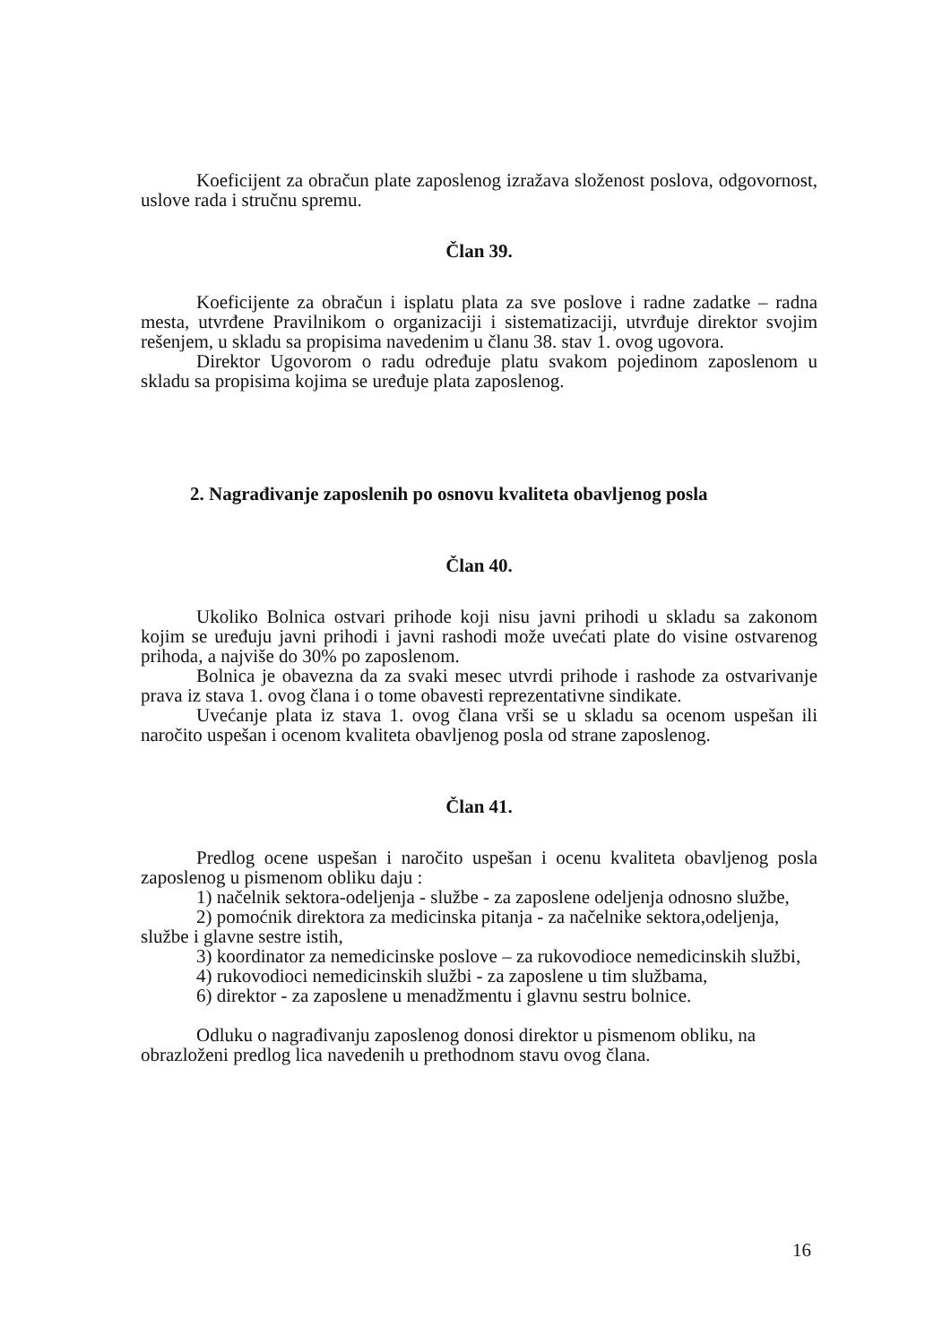Koeficijent za obračun plate zaposlenog izražava složenost poslova, odgovornost, uslove rada i stručnu spremu.
Član 39.
Koeficijente za obračun i isplatu plata za sve poslove i radne zadatke – radna mesta, utvrđene Pravilnikom o organizaciji i sistematizaciji, utvrđuje direktor svojim rešenjem, u skladu sa propisima navedenim u članu 38. stav 1. ovog ugovora.
Direktor Ugovorom o radu određuje platu svakom pojedinom zaposlenom u skladu sa propisima kojima se uređuje plata zaposlenog.
2. Nagrađivanje zaposlenih po osnovu kvaliteta obavljenog posla
Član 40.
Ukoliko Bolnica ostvari prihode koji nisu javni prihodi u skladu sa zakonom kojim se uređuju javni prihodi i javni rashodi može uvećati plate do visine ostvarenog prihoda, a najviše do 30% po zaposlenom.
Bolnica je obavezna da za svaki mesec utvrdi prihode i rashode za ostvarivanje prava iz stava 1. ovog člana i o tome obavesti reprezentativne sindikate.
Uvećanje plata iz stava 1. ovog člana vrši se u skladu sa ocenom uspešan ili naročito uspešan i ocenom kvaliteta obavljenog posla od strane zaposlenog.
Član 41.
Predlog ocene uspešan i naročito uspešan i ocenu kvaliteta obavljenog posla zaposlenog u pismenom obliku daju :
1) načelnik sektora-odeljenja - službe - za zaposlene odeljenja odnosno službe,
2) pomoćnik direktora za medicinska pitanja - za načelnike sektora,odeljenja, službe i glavne sestre istih,
3) koordinator za nemedicinske poslove – za rukovodioce nemedicinskih službi,
4) rukovodioci nemedicinskih službi - za zaposlene u tim službama,
6) direktor - za zaposlene u menadžmentu i glavnu sestru bolnice.
Odluku o nagrađivanju zaposlenog donosi direktor u pismenom obliku, na obrazloženi predlog lica navedenih u prethodnom stavu ovog člana.
16